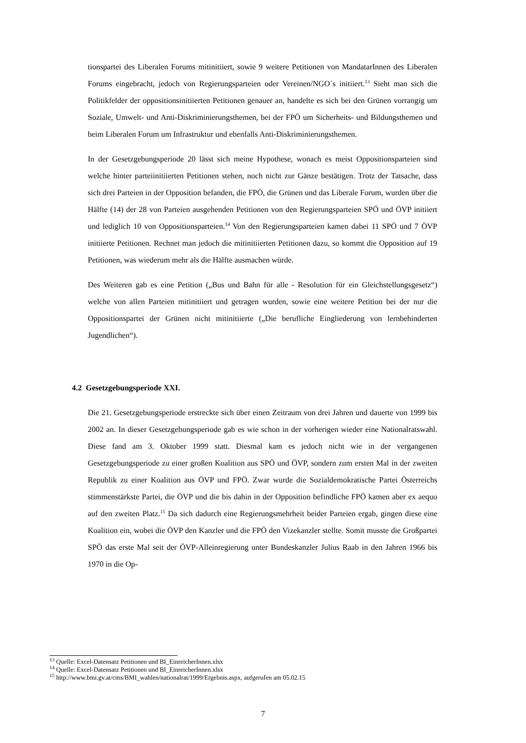tionspartei des Liberalen Forums mitinitiiert, sowie 9 weitere Petitionen von MandatarInnen des Liberalen Forums eingebracht, jedoch von Regierungsparteien oder Vereinen/NGO´s initiiert.<sup>13</sup> Sieht man sich die Politikfelder der oppositionsinitiierten Petitionen genauer an, handelte es sich bei den Grünen vorrangig um Soziale, Umwelt- und Anti-Diskriminierungsthemen, bei der FPÖ um Sicherheits- und Bildungsthemen und beim Liberalen Forum um Infrastruktur und ebenfalls Anti-Diskriminierungsthemen.
In der Gesetzgebungsperiode 20 lässt sich meine Hypothese, wonach es meist Oppositionsparteien sind welche hinter parteiinitiierten Petitionen stehen, noch nicht zur Gänze bestätigen. Trotz der Tatsache, dass sich drei Parteien in der Opposition befanden, die FPÖ, die Grünen und das Liberale Forum, wurden über die Hälfte (14) der 28 von Parteien ausgehenden Petitionen von den Regierungsparteien SPÖ und ÖVP initiiert und lediglich 10 von Oppositionsparteien.<sup>14</sup> Von den Regierungsparteien kamen dabei 11 SPÖ und 7 ÖVP initiierte Petitionen. Rechnet man jedoch die mitinitiierten Petitionen dazu, so kommt die Opposition auf 19 Petitionen, was wiederum mehr als die Hälfte ausmachen würde.
Des Weiteren gab es eine Petition („Bus und Bahn für alle - Resolution für ein Gleichstellungsgesetz“) welche von allen Parteien mitinitiiert und getragen wurden, sowie eine weitere Petition bei der nur die Oppositionspartei der Grünen nicht mitinitiierte („Die berufliche Eingliederung von lernbehinderten Jugendlichen“).
4.2 Gesetzgebungsperiode XXI.
Die 21. Gesetzgebungsperiode erstreckte sich über einen Zeitraum von drei Jahren und dauerte von 1999 bis 2002 an. In dieser Gesetzgebungsperiode gab es wie schon in der vorherigen wieder eine Nationalratswahl. Diese fand am 3. Oktober 1999 statt. Diesmal kam es jedoch nicht wie in der vergangenen Gesetzgebungsperiode zu einer großen Koalition aus SPÖ und ÖVP, sondern zum ersten Mal in der zweiten Republik zu einer Koalition aus ÖVP und FPÖ. Zwar wurde die Sozialdemokratische Partei Österreichs stimmenstärkste Partei, die ÖVP und die bis dahin in der Opposition befindliche FPÖ kamen aber ex aequo auf den zweiten Platz.<sup>15</sup> Da sich dadurch eine Regierungsmehrheit beider Parteien ergab, gingen diese eine Koalition ein, wobei die ÖVP den Kanzler und die FPÖ den Vizekanzler stellte. Somit musste die Großpartei SPÖ das erste Mal seit der ÖVP-Alleinregierung unter Bundeskanzler Julius Raab in den Jahren 1966 bis 1970 in die Op-
<sup>13</sup> Quelle: Excel-Datensatz Petitionen und BI_EinreicherInnen.xlsx
<sup>14</sup> Quelle: Excel-Datensatz Petitionen und BI_EinreicherInnen.xlsx
<sup>15</sup> http://www.bmi.gv.at/cms/BMI_wahlen/nationalrat/1999/Ergebnis.aspx, aufgerufen am 05.02.15
7